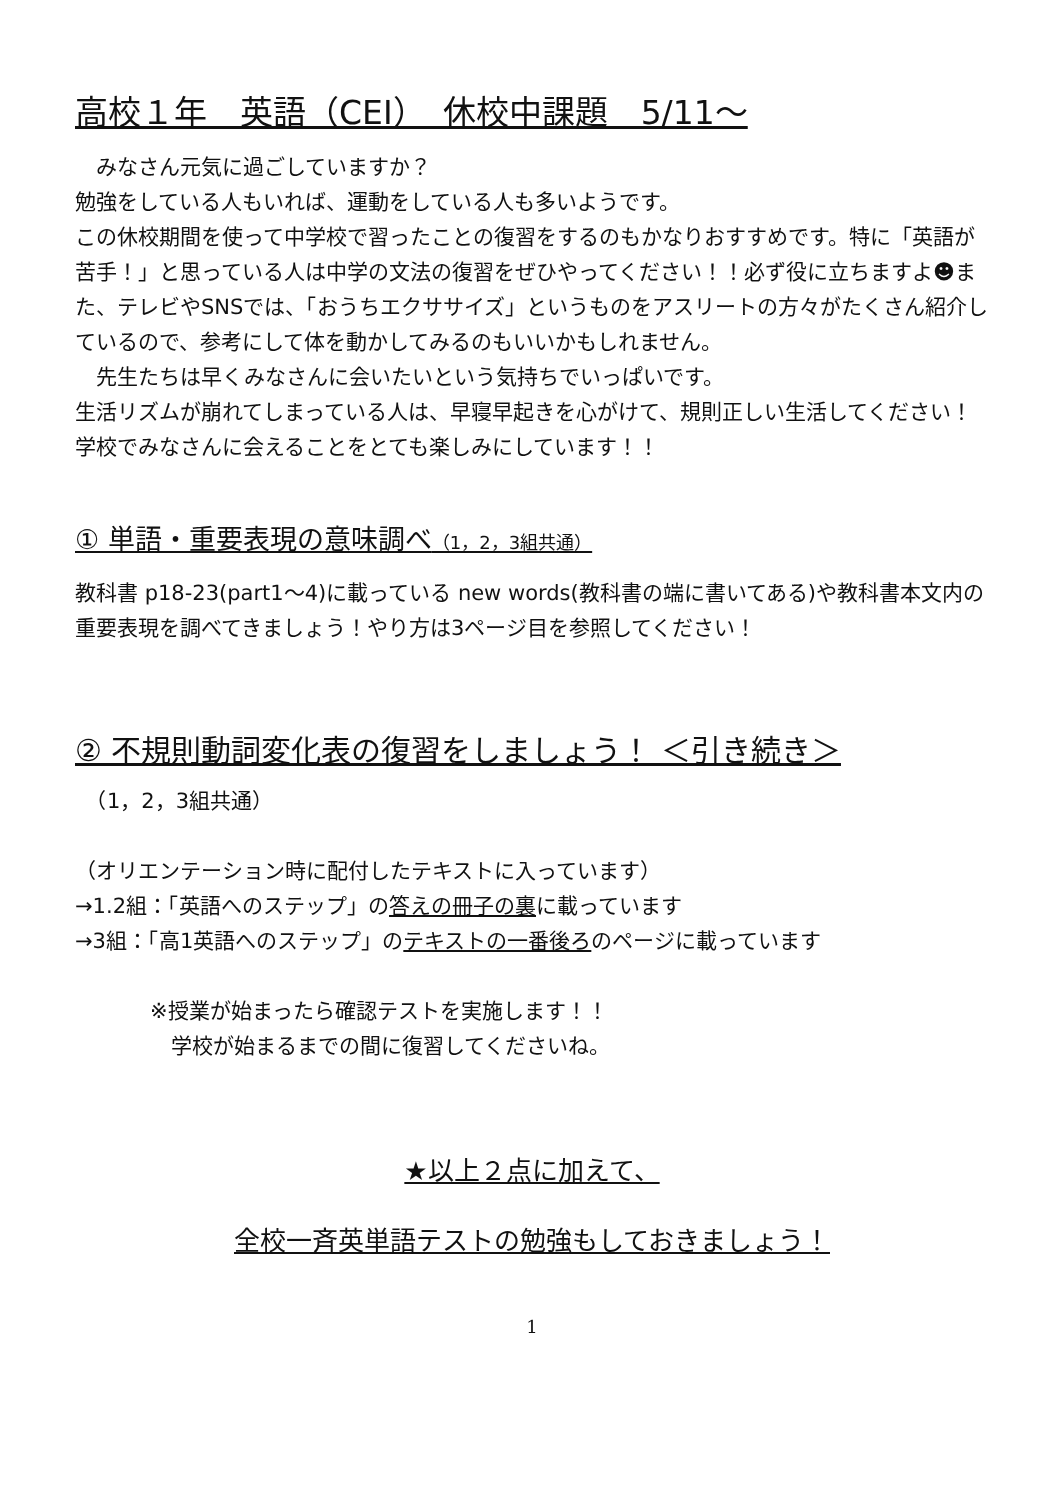高校１年　英語（CEⅠ）　休校中課題　5/11～
　みなさん元気に過ごしていますか？
勉強をしている人もいれば、運動をしている人も多いようです。
この休校期間を使って中学校で習ったことの復習をするのもかなりおすすめです。特に「英語が苦手！」と思っている人は中学の文法の復習をぜひやってください！！必ず役に立ちますよ☻また、テレビやSNSでは、「おうちエクササイズ」というものをアスリートの方々がたくさん紹介しているので、参考にして体を動かしてみるのもいいかもしれません。
　先生たちは早くみなさんに会いたいという気持ちでいっぱいです。
生活リズムが崩れてしまっている人は、早寝早起きを心がけて、規則正しい生活してください！学校でみなさんに会えることをとても楽しみにしています！！
① 単語・重要表現の意味調べ（1，2，3組共通）
教科書 p18-23(part1～4)に載っている new words(教科書の端に書いてある)や教科書本文内の重要表現を調べてきましょう！やり方は3ページ目を参照してください！
② 不規則動詞変化表の復習をしましょう！ ＜引き続き＞
　（1，2，3組共通）
（オリエンテーション時に配付したテキストに入っています）
→1.2組：「英語へのステップ」の答えの冊子の裏に載っています
→3組：「高1英語へのステップ」のテキストの一番後ろのページに載っています
※授業が始まったら確認テストを実施します！！
　学校が始まるまでの間に復習してくださいね。
★以上２点に加えて、
全校一斉英単語テストの勉強もしておきましょう！
1